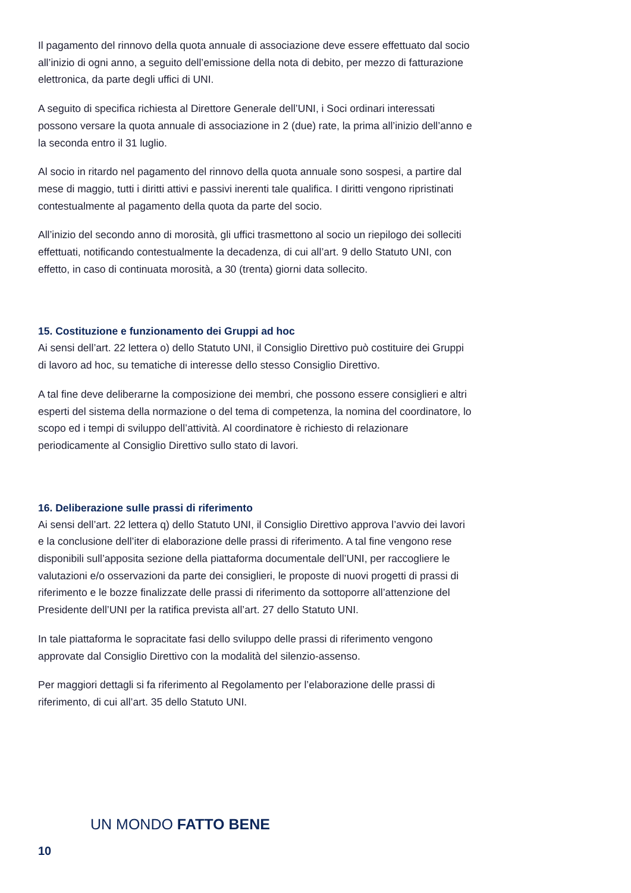Il pagamento del rinnovo della quota annuale di associazione deve essere effettuato dal socio all’inizio di ogni anno, a seguito dell’emissione della nota di debito, per mezzo di fatturazione elettronica, da parte degli uffici di UNI.
A seguito di specifica richiesta al Direttore Generale dell’UNI, i Soci ordinari interessati possono versare la quota annuale di associazione in 2 (due) rate, la prima all’inizio dell’anno e la seconda entro il 31 luglio.
Al socio in ritardo nel pagamento del rinnovo della quota annuale sono sospesi, a partire dal mese di maggio, tutti i diritti attivi e passivi inerenti tale qualifica. I diritti vengono ripristinati contestualmente al pagamento della quota da parte del socio.
All’inizio del secondo anno di morosità, gli uffici trasmettono al socio un riepilogo dei solleciti effettuati, notificando contestualmente la decadenza, di cui all’art. 9 dello Statuto UNI, con effetto, in caso di continuata morosità, a 30 (trenta) giorni data sollecito.
15. Costituzione e funzionamento dei Gruppi ad hoc
Ai sensi dell’art. 22 lettera o) dello Statuto UNI, il Consiglio Direttivo può costituire dei Gruppi di lavoro ad hoc, su tematiche di interesse dello stesso Consiglio Direttivo.
A tal fine deve deliberarne la composizione dei membri, che possono essere consiglieri e altri esperti del sistema della normazione o del tema di competenza, la nomina del coordinatore, lo scopo ed i tempi di sviluppo dell’attività. Al coordinatore è richiesto di relazionare periodicamente al Consiglio Direttivo sullo stato di lavori.
16. Deliberazione sulle prassi di riferimento
Ai sensi dell’art. 22 lettera q) dello Statuto UNI, il Consiglio Direttivo approva l’avvio dei lavori e la conclusione dell’iter di elaborazione delle prassi di riferimento. A tal fine vengono rese disponibili sull’apposita sezione della piattaforma documentale dell’UNI, per raccogliere le valutazioni e/o osservazioni da parte dei consiglieri, le proposte di nuovi progetti di prassi di riferimento e le bozze finalizzate delle prassi di riferimento da sottoporre all’attenzione del Presidente dell’UNI per la ratifica prevista all’art. 27 dello Statuto UNI.
In tale piattaforma le sopracitate fasi dello sviluppo delle prassi di riferimento vengono approvate dal Consiglio Direttivo con la modalità del silenzio-assenso.
Per maggiori dettagli si fa riferimento al Regolamento per l’elaborazione delle prassi di riferimento, di cui all’art. 35 dello Statuto UNI.
UN MONDO FATTO BENE
10